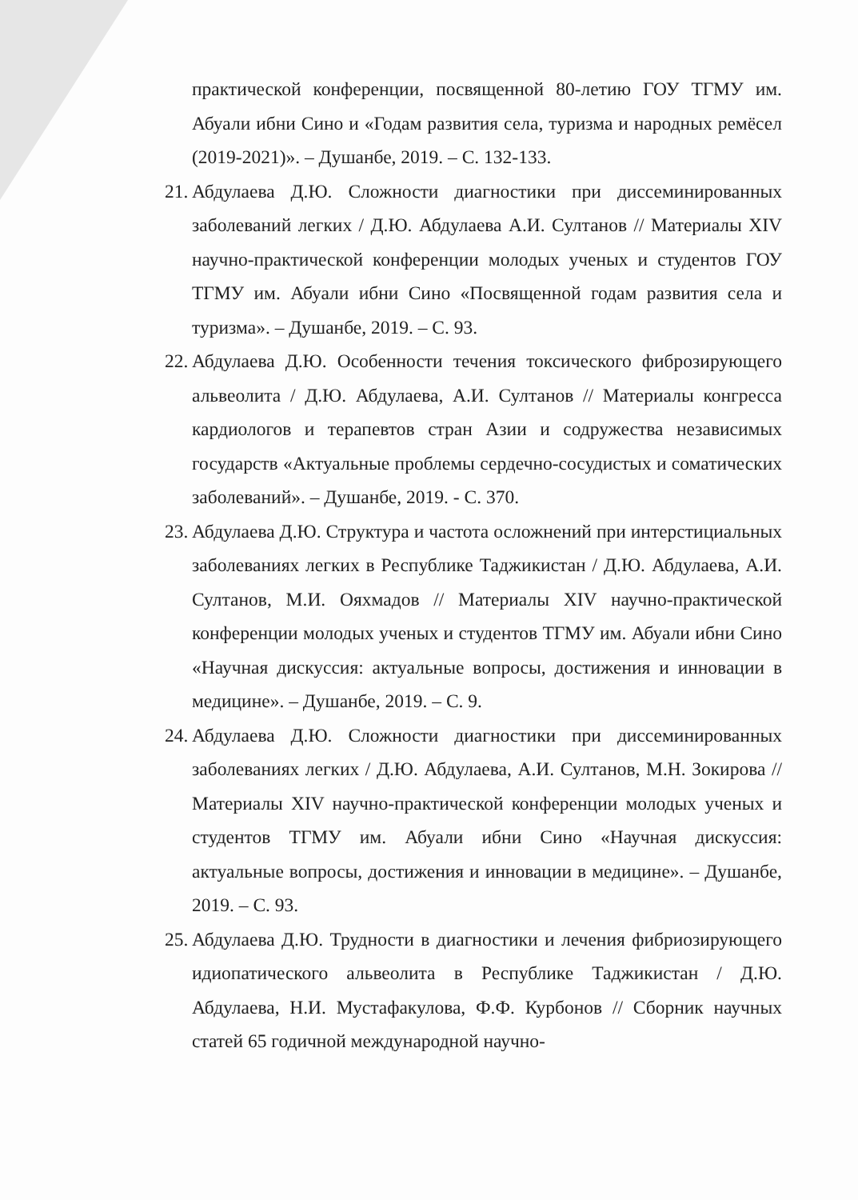практической конференции, посвященной 80-летию ГОУ ТГМУ им. Абуали ибни Сино и «Годам развития села, туризма и народных ремёсел (2019-2021)». – Душанбе, 2019. – С. 132-133.
21.
Абдулаева Д.Ю. Сложности диагностики при диссеминированных заболеваний легких / Д.Ю. Абдулаева А.И. Султанов // Материалы XIV научно-практической конференции молодых ученых и студентов ГОУ ТГМУ им. Абуали ибни Сино «Посвященной годам развития села и туризма». – Душанбе, 2019. – С. 93.
22.
Абдулаева Д.Ю. Особенности течения токсического фиброзирующего альвеолита / Д.Ю. Абдулаева, А.И. Султанов // Материалы конгресса кардиологов и терапевтов стран Азии и содружества независимых государств «Актуальные проблемы сердечно-сосудистых и соматических заболеваний». – Душанбе, 2019. - С. 370.
23.
Абдулаева Д.Ю. Структура и частота осложнений при интерстициальных заболеваниях легких в Республике Таджикистан / Д.Ю. Абдулаева, А.И. Султанов, М.И. Ояхмадов // Материалы XIV научно-практической конференции молодых ученых и студентов ТГМУ им. Абуали ибни Сино «Научная дискуссия: актуальные вопросы, достижения и инновации в медицине». – Душанбе, 2019. – С. 9.
24.
Абдулаева Д.Ю. Сложности диагностики при диссеминированных заболеваниях легких / Д.Ю. Абдулаева, А.И. Султанов, М.Н. Зокирова // Материалы XIV научно-практической конференции молодых ученых и студентов ТГМУ им. Абуали ибни Сино «Научная дискуссия: актуальные вопросы, достижения и инновации в медицине». – Душанбе, 2019. – С. 93.
25.
Абдулаева Д.Ю. Трудности в диагностики и лечения фибриозирующего идиопатического альвеолита в Республике Таджикистан / Д.Ю. Абдулаева, Н.И. Мустафакулова, Ф.Ф. Курбонов // Сборник научных статей 65 годичной международной научно-